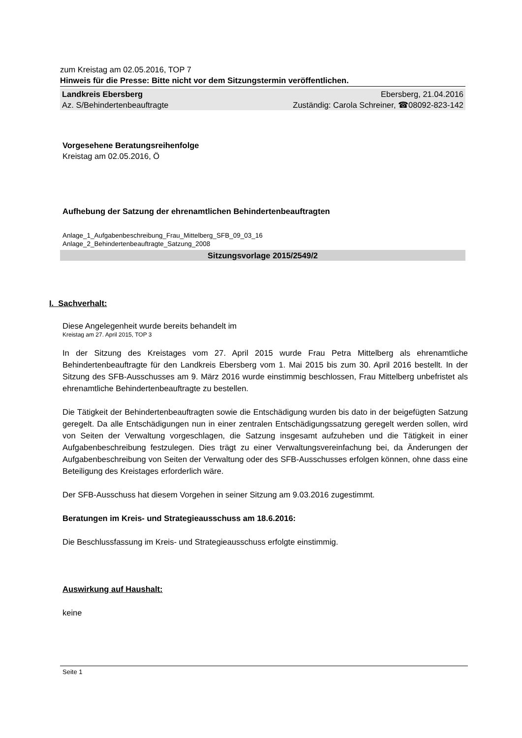zum Kreistag am 02.05.2016, TOP 7
Hinweis für die Presse: Bitte nicht vor dem Sitzungstermin veröffentlichen.
Landkreis Ebersberg Ebersberg, 21.04.2016
Az. S/Behindertenbeauftragte Zuständig: Carola Schreiner, ☎08092-823-142
Vorgesehene Beratungsreihenfolge
Kreistag am 02.05.2016, Ö
Aufhebung der Satzung der ehrenamtlichen Behindertenbeauftragten
Anlage_1_Aufgabenbeschreibung_Frau_Mittelberg_SFB_09_03_16
Anlage_2_Behindertenbeauftragte_Satzung_2008
Sitzungsvorlage 2015/2549/2
I. Sachverhalt:
Diese Angelegenheit wurde bereits behandelt im
Kreistag am 27. April 2015, TOP 3
In der Sitzung des Kreistages vom 27. April 2015 wurde Frau Petra Mittelberg als ehrenamtliche Behindertenbeauftragte für den Landkreis Ebersberg vom 1. Mai 2015 bis zum 30. April 2016 bestellt. In der Sitzung des SFB-Ausschusses am 9. März 2016 wurde einstimmig beschlossen, Frau Mittelberg unbefristet als ehrenamtliche Behindertenbeauftragte zu bestellen.
Die Tätigkeit der Behindertenbeauftragten sowie die Entschädigung wurden bis dato in der beigefügten Satzung geregelt. Da alle Entschädigungen nun in einer zentralen Entschädigungssatzung geregelt werden sollen, wird von Seiten der Verwaltung vorgeschlagen, die Satzung insgesamt aufzuheben und die Tätigkeit in einer Aufgabenbeschreibung festzulegen. Dies trägt zu einer Verwaltungsvereinfachung bei, da Änderungen der Aufgabenbeschreibung von Seiten der Verwaltung oder des SFB-Ausschusses erfolgen können, ohne dass eine Beteiligung des Kreistages erforderlich wäre.
Der SFB-Ausschuss hat diesem Vorgehen in seiner Sitzung am 9.03.2016 zugestimmt.
Beratungen im Kreis- und Strategieausschuss am 18.6.2016:
Die Beschlussfassung im Kreis- und Strategieausschuss erfolgte einstimmig.
Auswirkung auf Haushalt:
keine
Seite 1